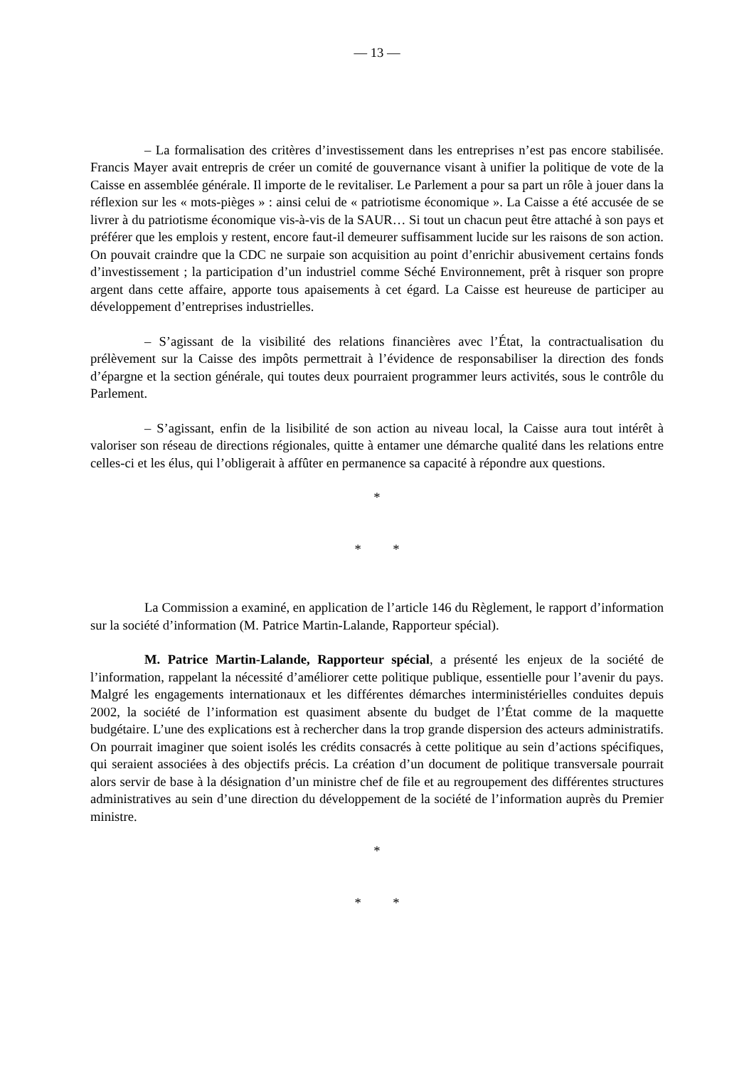— 13 —
– La formalisation des critères d’investissement dans les entreprises n’est pas encore stabilisée. Francis Mayer avait entrepris de créer un comité de gouvernance visant à unifier la politique de vote de la Caisse en assemblée générale. Il importe de le revitaliser. Le Parlement a pour sa part un rôle à jouer dans la réflexion sur les « mots-pièges » : ainsi celui de « patriotisme économique ». La Caisse a été accusée de se livrer à du patriotisme économique vis-à-vis de la SAUR… Si tout un chacun peut être attaché à son pays et préférer que les emplois y restent, encore faut-il demeurer suffisamment lucide sur les raisons de son action. On pouvait craindre que la CDC ne surpaie son acquisition au point d’enrichir abusivement certains fonds d’investissement ; la participation d’un industriel comme Séché Environnement, prêt à risquer son propre argent dans cette affaire, apporte tous apaisements à cet égard. La Caisse est heureuse de participer au développement d’entreprises industrielles.
– S’agissant de la visibilité des relations financières avec l’État, la contractualisation du prélèvement sur la Caisse des impôts permettrait à l’évidence de responsabiliser la direction des fonds d’épargne et la section générale, qui toutes deux pourraient programmer leurs activités, sous le contrôle du Parlement.
– S’agissant, enfin de la lisibilité de son action au niveau local, la Caisse aura tout intérêt à valoriser son réseau de directions régionales, quitte à entamer une démarche qualité dans les relations entre celles-ci et les élus, qui l’obligerait à affûter en permanence sa capacité à répondre aux questions.
*
* *
La Commission a examiné, en application de l’article 146 du Règlement, le rapport d’information sur la société d’information (M. Patrice Martin-Lalande, Rapporteur spécial).
M. Patrice Martin-Lalande, Rapporteur spécial, a présenté les enjeux de la société de l’information, rappelant la nécessité d’améliorer cette politique publique, essentielle pour l’avenir du pays. Malgré les engagements internationaux et les différentes démarches interministérielles conduites depuis 2002, la société de l’information est quasiment absente du budget de l’État comme de la maquette budgétaire. L’une des explications est à rechercher dans la trop grande dispersion des acteurs administratifs. On pourrait imaginer que soient isolés les crédits consacrés à cette politique au sein d’actions spécifiques, qui seraient associées à des objectifs précis. La création d’un document de politique transversale pourrait alors servir de base à la désignation d’un ministre chef de file et au regroupement des différentes structures administratives au sein d’une direction du développement de la société de l’information auprès du Premier ministre.
*
* *